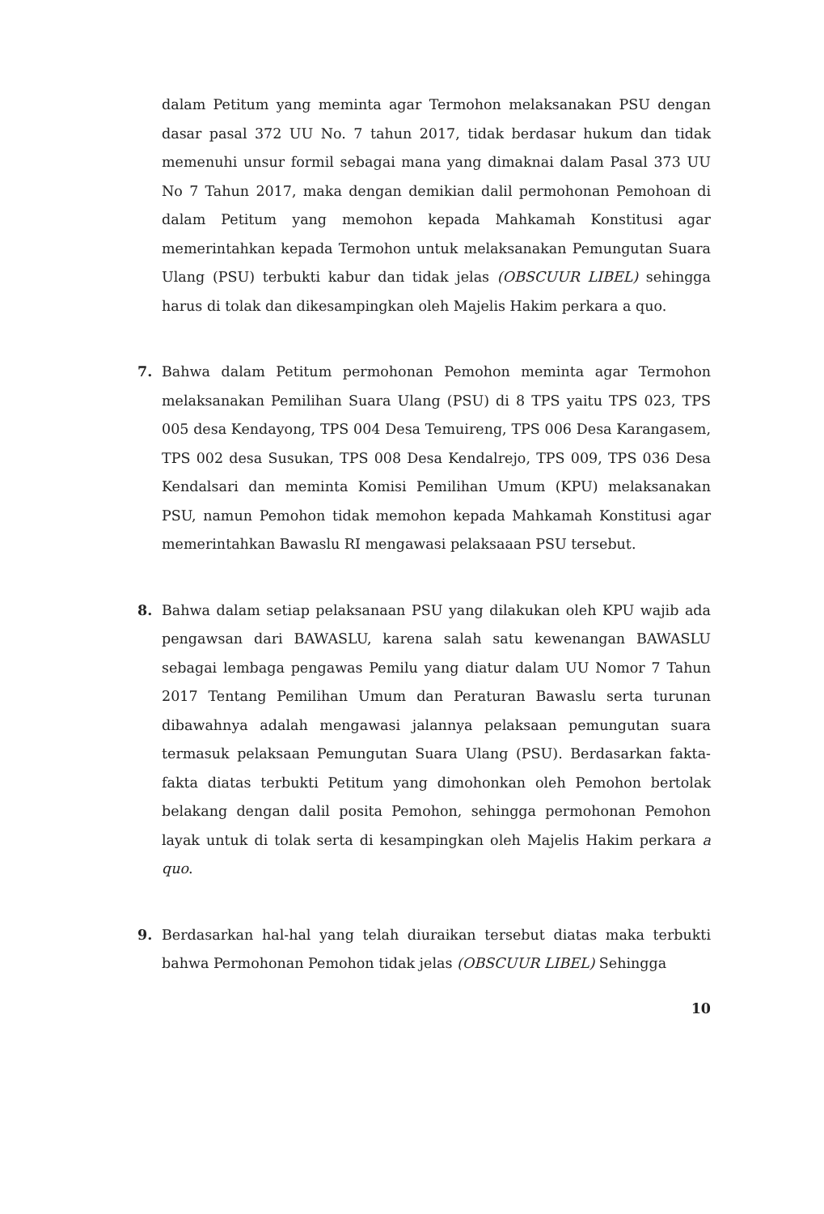dalam Petitum yang meminta agar Termohon melaksanakan PSU dengan dasar pasal 372 UU No. 7 tahun 2017, tidak berdasar hukum dan tidak memenuhi unsur formil sebagai mana yang dimaknai dalam Pasal 373 UU No 7 Tahun 2017, maka dengan demikian dalil permohonan Pemohoan di dalam Petitum yang memohon kepada Mahkamah Konstitusi agar memerintahkan kepada Termohon untuk melaksanakan Pemungutan Suara Ulang (PSU) terbukti kabur dan tidak jelas (OBSCUUR LIBEL) sehingga harus di tolak dan dikesampingkan oleh Majelis Hakim perkara a quo.
7. Bahwa dalam Petitum permohonan Pemohon meminta agar Termohon melaksanakan Pemilihan Suara Ulang (PSU) di 8 TPS yaitu TPS 023, TPS 005 desa Kendayong, TPS 004 Desa Temuireng, TPS 006 Desa Karangasem, TPS 002 desa Susukan, TPS 008 Desa Kendalrejo, TPS 009, TPS 036 Desa Kendalsari dan meminta Komisi Pemilihan Umum (KPU) melaksanakan PSU, namun Pemohon tidak memohon kepada Mahkamah Konstitusi agar memerintahkan Bawaslu RI mengawasi pelaksaaan PSU tersebut.
8. Bahwa dalam setiap pelaksanaan PSU yang dilakukan oleh KPU wajib ada pengawsan dari BAWASLU, karena salah satu kewenangan BAWASLU sebagai lembaga pengawas Pemilu yang diatur dalam UU Nomor 7 Tahun 2017 Tentang Pemilihan Umum dan Peraturan Bawaslu serta turunan dibawahnya adalah mengawasi jalannya pelaksaan pemungutan suara termasuk pelaksaan Pemungutan Suara Ulang (PSU). Berdasarkan fakta-fakta diatas terbukti Petitum yang dimohonkan oleh Pemohon bertolak belakang dengan dalil posita Pemohon, sehingga permohonan Pemohon layak untuk di tolak serta di kesampingkan oleh Majelis Hakim perkara a quo.
9. Berdasarkan hal-hal yang telah diuraikan tersebut diatas maka terbukti bahwa Permohonan Pemohon tidak jelas (OBSCUUR LIBEL) Sehingga
10